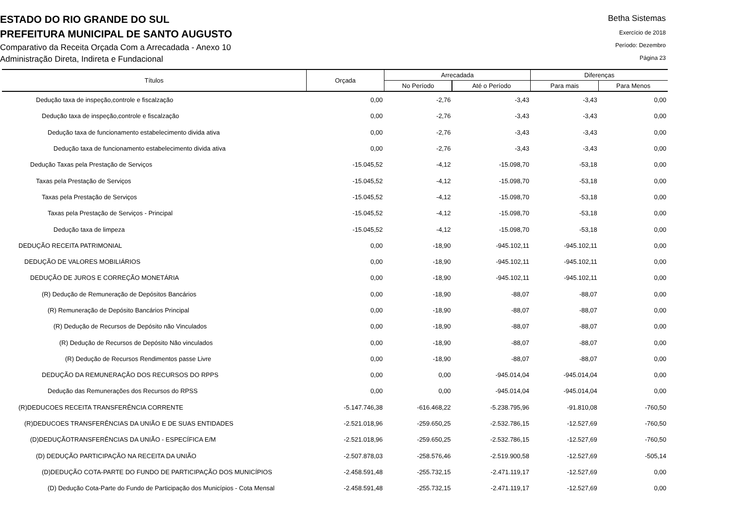ESTADO DO RIO GRANDE DO SUL
PREFEITURA MUNICIPAL DE SANTO AUGUSTO
Comparativo da Receita Orçada Com a Arrecadada - Anexo 10
Administração Direta, Indireta e Fundacional
Betha Sistemas
Exercício de 2018
Período: Dezembro
Página 23
| Títulos | Orçada | Arrecadada | | Diferenças | |
| --- | --- | --- | --- | --- | --- |
| | | No Período | Até o Período | Para mais | Para Menos |
| Dedução taxa de inspeção,controle e fiscalzação | 0,00 | -2,76 | -3,43 | -3,43 | 0,00 |
| Dedução taxa de inspeção,controle e fiscalzação | 0,00 | -2,76 | -3,43 | -3,43 | 0,00 |
| Dedução taxa de funcionamento estabelecimento divida ativa | 0,00 | -2,76 | -3,43 | -3,43 | 0,00 |
| Dedução taxa de funcionamento estabelecimento divida ativa | 0,00 | -2,76 | -3,43 | -3,43 | 0,00 |
| Dedução Taxas pela Prestação de Serviços | -15.045,52 | -4,12 | -15.098,70 | -53,18 | 0,00 |
| Taxas pela Prestação de Serviços | -15.045,52 | -4,12 | -15.098,70 | -53,18 | 0,00 |
| Taxas pela Prestação de Serviços | -15.045,52 | -4,12 | -15.098,70 | -53,18 | 0,00 |
| Taxas pela Prestação de Serviços - Principal | -15.045,52 | -4,12 | -15.098,70 | -53,18 | 0,00 |
| Dedução taxa de limpeza | -15.045,52 | -4,12 | -15.098,70 | -53,18 | 0,00 |
| DEDUÇÃO RECEITA PATRIMONIAL | 0,00 | -18,90 | -945.102,11 | -945.102,11 | 0,00 |
| DEDUÇÃO DE VALORES MOBILIÁRIOS | 0,00 | -18,90 | -945.102,11 | -945.102,11 | 0,00 |
| DEDUÇÃO DE JUROS E CORREÇÃO MONETÁRIA | 0,00 | -18,90 | -945.102,11 | -945.102,11 | 0,00 |
| (R) Dedução de Remuneração de Depósitos Bancários | 0,00 | -18,90 | -88,07 | -88,07 | 0,00 |
| (R) Remuneração de Depósito Bancários Principal | 0,00 | -18,90 | -88,07 | -88,07 | 0,00 |
| (R) Dedução de Recursos de Depósito não Vinculados | 0,00 | -18,90 | -88,07 | -88,07 | 0,00 |
| (R) Dedução de Recursos de Depósito Não vinculados | 0,00 | -18,90 | -88,07 | -88,07 | 0,00 |
| (R) Dedução de Recursos Rendimentos passe Livre | 0,00 | -18,90 | -88,07 | -88,07 | 0,00 |
| DEDUÇÃO DA REMUNERAÇÃO DOS RECURSOS DO RPPS | 0,00 | 0,00 | -945.014,04 | -945.014,04 | 0,00 |
| Dedução das Remunerações dos Recursos do RPSS | 0,00 | 0,00 | -945.014,04 | -945.014,04 | 0,00 |
| (R)DEDUCOES RECEITA TRANSFERÊNCIA CORRENTE | -5.147.746,38 | -616.468,22 | -5.238.795,96 | -91.810,08 | -760,50 |
| (R)DEDUCOES TRANSFERÊNCIAS DA UNIÃO E DE SUAS ENTIDADES | -2.521.018,96 | -259.650,25 | -2.532.786,15 | -12.527,69 | -760,50 |
| (D)DEDUÇÃOTRANSFERÊNCIAS DA UNIÃO - ESPECÍFICA E/M | -2.521.018,96 | -259.650,25 | -2.532.786,15 | -12.527,69 | -760,50 |
| (D) DEDUÇÃO PARTICIPAÇÃO NA RECEITA DA UNIÃO | -2.507.878,03 | -258.576,46 | -2.519.900,58 | -12.527,69 | -505,14 |
| (D)DEDUÇÃO COTA-PARTE DO FUNDO DE PARTICIPAÇÃO DOS MUNICÍPIOS | -2.458.591,48 | -255.732,15 | -2.471.119,17 | -12.527,69 | 0,00 |
| (D) Dedução Cota-Parte do Fundo de Participação dos Municípios - Cota Mensal | -2.458.591,48 | -255.732,15 | -2.471.119,17 | -12.527,69 | 0,00 |